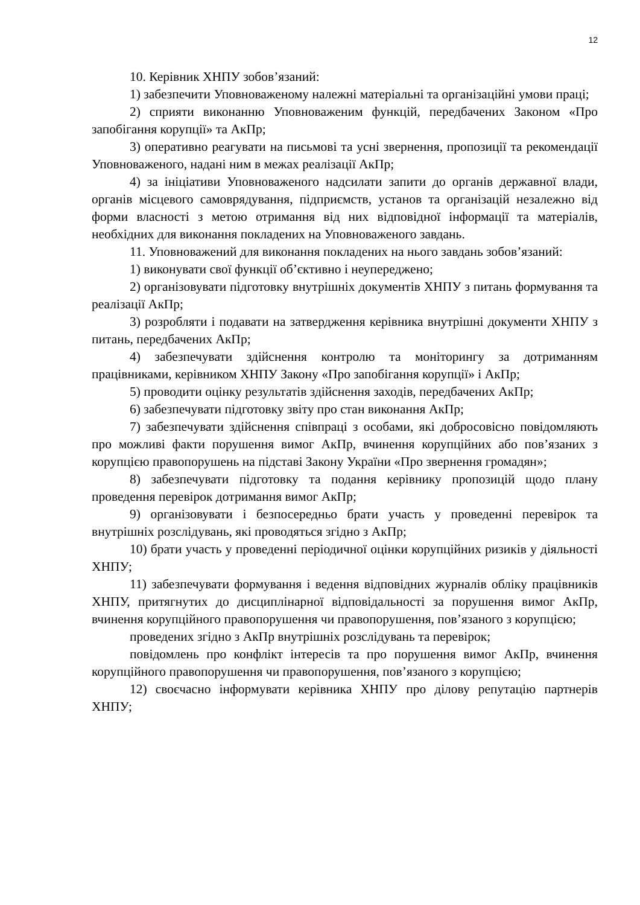12
10. Керівник ХНПУ зобов’язаний:
1) забезпечити Уповноваженому належні матеріальні та організаційні умови праці;
2) сприяти виконанню Уповноваженим функцій, передбачених Законом «Про запобігання корупції» та АкПр;
3) оперативно реагувати на письмові та усні звернення, пропозиції та рекомендації Уповноваженого, надані ним в межах реалізації АкПр;
4) за ініціативи Уповноваженого надсилати запити до органів державної влади, органів місцевого самоврядування, підприємств, установ та організацій незалежно від форми власності з метою отримання від них відповідної інформації та матеріалів, необхідних для виконання покладених на Уповноваженого завдань.
11. Уповноважений для виконання покладених на нього завдань зобов’язаний:
1) виконувати свої функції об’єктивно і неупереджено;
2) організовувати підготовку внутрішніх документів ХНПУ з питань формування та реалізації АкПр;
3) розробляти і подавати на затвердження керівника внутрішні документи ХНПУ з питань, передбачених АкПр;
4) забезпечувати здійснення контролю та моніторингу за дотриманням працівниками, керівником ХНПУ Закону «Про запобігання корупції» і АкПр;
5) проводити оцінку результатів здійснення заходів, передбачених АкПр;
6) забезпечувати підготовку звіту про стан виконання АкПр;
7) забезпечувати здійснення співпраці з особами, які добросовісно повідомляють про можливі факти порушення вимог АкПр, вчинення корупційних або пов’язаних з корупцією правопорушень на підставі Закону України «Про звернення громадян»;
8) забезпечувати підготовку та подання керівнику пропозицій щодо плану проведення перевірок дотримання вимог АкПр;
9) організовувати і безпосередньо брати участь у проведенні перевірок та внутрішніх розслідувань, які проводяться згідно з АкПр;
10) брати участь у проведенні періодичної оцінки корупційних ризиків у діяльності ХНПУ;
11) забезпечувати формування і ведення відповідних журналів обліку працівників ХНПУ, притягнутих до дисциплінарної відповідальності за порушення вимог АкПр, вчинення корупційного правопорушення чи правопорушення, пов’язаного з корупцією;
проведених згідно з АкПр внутрішніх розслідувань та перевірок;
повідомлень про конфлікт інтересів та про порушення вимог АкПр, вчинення корупційного правопорушення чи правопорушення, пов’язаного з корупцією;
12) своєчасно інформувати керівника ХНПУ про ділову репутацію партнерів ХНПУ;